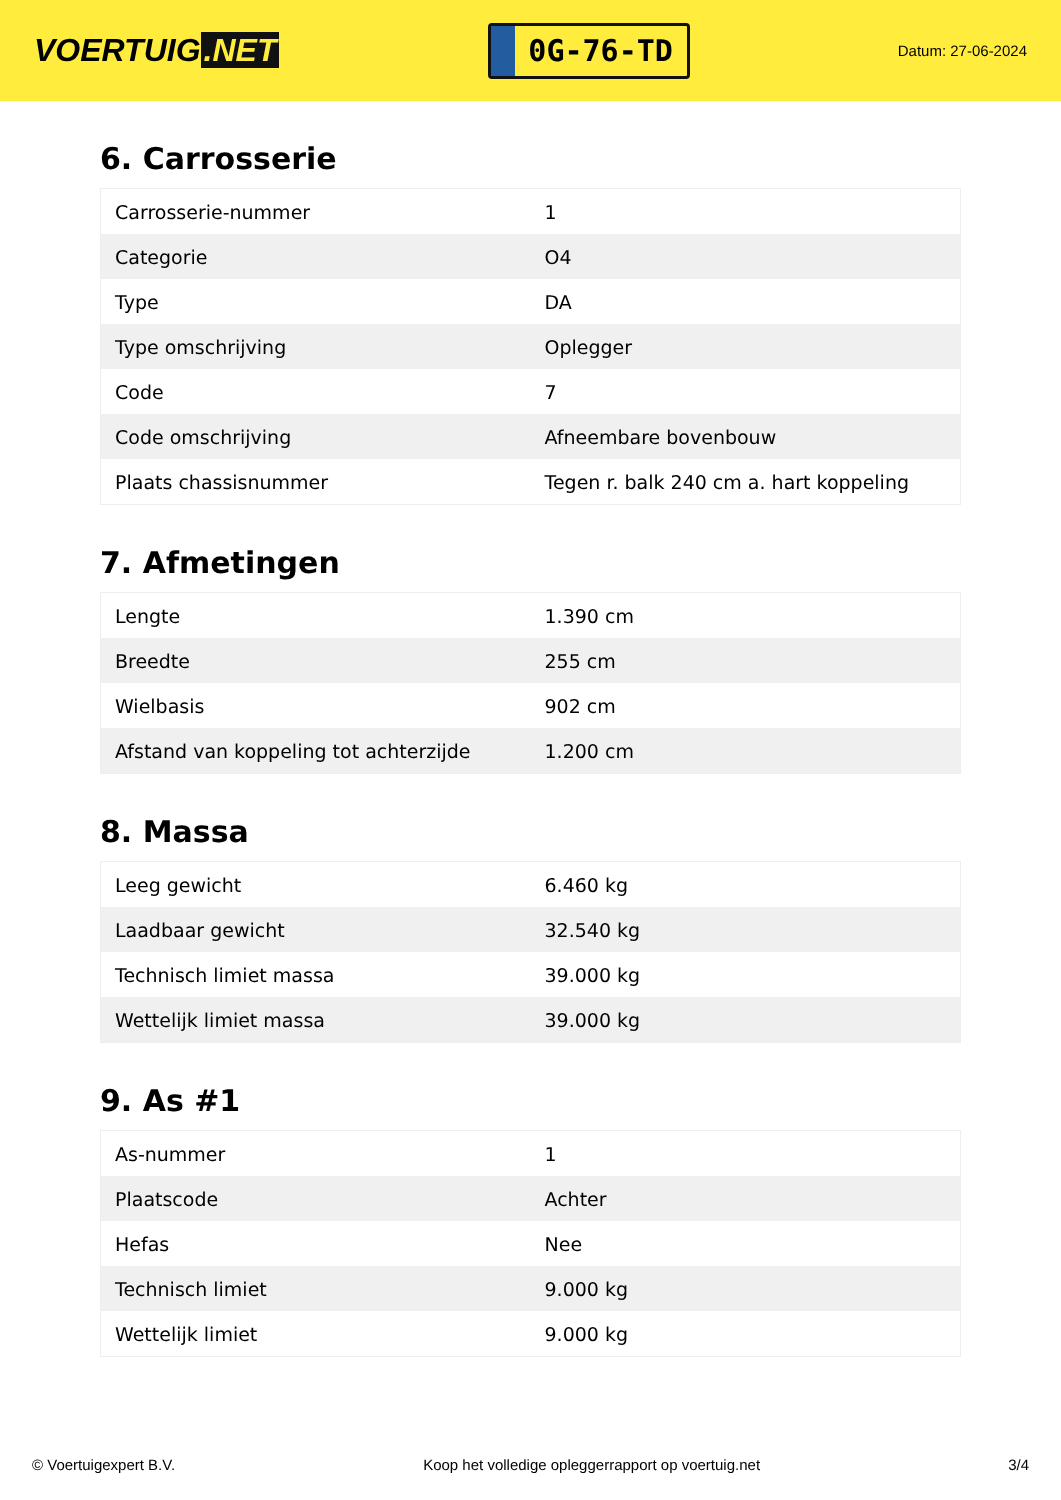VOERTUIG.NET
0G-76-TD
Datum: 27-06-2024
6. Carrosserie
| Carrosserie-nummer | 1 |
| Categorie | O4 |
| Type | DA |
| Type omschrijving | Oplegger |
| Code | 7 |
| Code omschrijving | Afneembare bovenbouw |
| Plaats chassisnummer | Tegen r. balk 240 cm a. hart koppeling |
7. Afmetingen
| Lengte | 1.390 cm |
| Breedte | 255 cm |
| Wielbasis | 902 cm |
| Afstand van koppeling tot achterzijde | 1.200 cm |
8. Massa
| Leeg gewicht | 6.460 kg |
| Laadbaar gewicht | 32.540 kg |
| Technisch limiet massa | 39.000 kg |
| Wettelijk limiet massa | 39.000 kg |
9. As #1
| As-nummer | 1 |
| Plaatscode | Achter |
| Hefas | Nee |
| Technisch limiet | 9.000 kg |
| Wettelijk limiet | 9.000 kg |
© Voertuigexpert B.V. Koop het volledige opleggerrapport op voertuig.net 3/4